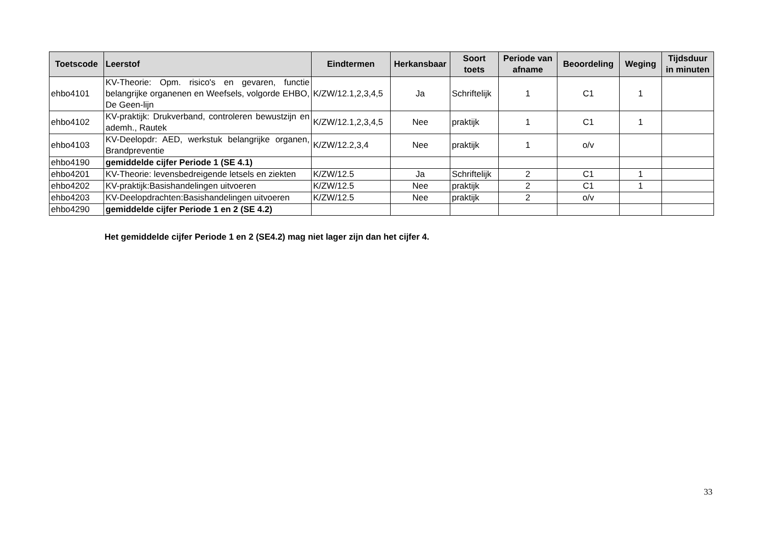| Toetscode | Leerstof | Eindtermen | Herkansbaar | Soort toets | Periode van afname | Beoordeling | Weging | Tijdsduur in minuten |
| --- | --- | --- | --- | --- | --- | --- | --- | --- |
| ehbo4101 | KV-Theorie: Opm. risico's en gevaren, functie belangrijke organenen en Weefsels, volgorde EHBO, De Geen-lijn | K/ZW/12.1,2,3,4,5 | Ja | Schriftelijk | 1 | C1 | 1 | |
| ehbo4102 | KV-praktijk: Drukverband, controleren bewustzijn en ademh., Rautek | K/ZW/12.1,2,3,4,5 | Nee | praktijk | 1 | C1 | 1 | |
| ehbo4103 | KV-Deelopdr: AED, werkstuk belangrijke organen, Brandpreventie | K/ZW/12.2,3,4 | Nee | praktijk | 1 | o/v | | |
| ehbo4190 | gemiddelde cijfer Periode 1 (SE 4.1) | | | | | | | |
| ehbo4201 | KV-Theorie: levensbedreigende letsels en ziekten | K/ZW/12.5 | Ja | Schriftelijk | 2 | C1 | 1 | |
| ehbo4202 | KV-praktijk:Basishandelingen uitvoeren | K/ZW/12.5 | Nee | praktijk | 2 | C1 | 1 | |
| ehbo4203 | KV-Deelopdrachten:Basishandelingen uitvoeren | K/ZW/12.5 | Nee | praktijk | 2 | o/v | | |
| ehbo4290 | gemiddelde cijfer Periode 1 en 2 (SE 4.2) | | | | | | | |
Het gemiddelde cijfer Periode 1 en 2 (SE4.2) mag niet lager zijn dan het cijfer 4.
33